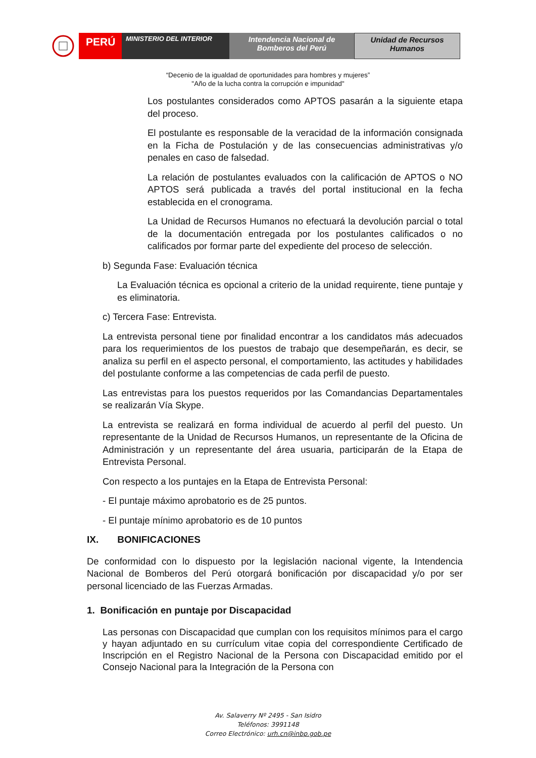PERÚ
MINISTERIO DEL INTERIOR
Intendencia Nacional de
Bomberos del Perú
Unidad de Recursos
Humanos
“Decenio de la igualdad de oportunidades para hombres y mujeres”
"Año de la lucha contra la corrupción e impunidad"
Los postulantes considerados como APTOS pasarán a la siguiente etapa del proceso.
El postulante es responsable de la veracidad de la información consignada en la Ficha de Postulación y de las consecuencias administrativas y/o penales en caso de falsedad.
La relación de postulantes evaluados con la calificación de APTOS o NO APTOS será publicada a través del portal institucional en la fecha establecida en el cronograma.
La Unidad de Recursos Humanos no efectuará la devolución parcial o total de la documentación entregada por los postulantes calificados o no calificados por formar parte del expediente del proceso de selección.
b) Segunda Fase: Evaluación técnica
La Evaluación técnica es opcional a criterio de la unidad requirente, tiene puntaje y es eliminatoria.
c) Tercera Fase: Entrevista.
La entrevista personal tiene por finalidad encontrar a los candidatos más adecuados para los requerimientos de los puestos de trabajo que desempeñarán, es decir, se analiza su perfil en el aspecto personal, el comportamiento, las actitudes y habilidades del postulante conforme a las competencias de cada perfil de puesto.
Las entrevistas para los puestos requeridos por las Comandancias Departamentales se realizarán Vía Skype.
La entrevista se realizará en forma individual de acuerdo al perfil del puesto. Un representante de la Unidad de Recursos Humanos, un representante de la Oficina de Administración y un representante del área usuaria, participarán de la Etapa de Entrevista Personal.
Con respecto a los puntajes en la Etapa de Entrevista Personal:
- El puntaje máximo aprobatorio es de 25 puntos.
- El puntaje mínimo aprobatorio es de 10 puntos
IX. BONIFICACIONES
De conformidad con lo dispuesto por la legislación nacional vigente, la Intendencia Nacional de Bomberos del Perú otorgará bonificación por discapacidad y/o por ser personal licenciado de las Fuerzas Armadas.
1. Bonificación en puntaje por Discapacidad
Las personas con Discapacidad que cumplan con los requisitos mínimos para el cargo y hayan adjuntado en su currículum vitae copia del correspondiente Certificado de Inscripción en el Registro Nacional de la Persona con Discapacidad emitido por el Consejo Nacional para la Integración de la Persona con
Av. Salaverry Nº 2495 - San Isidro
Teléfonos: 3991148
Correo Electrónico: urh.cn@inbp.gob.pe